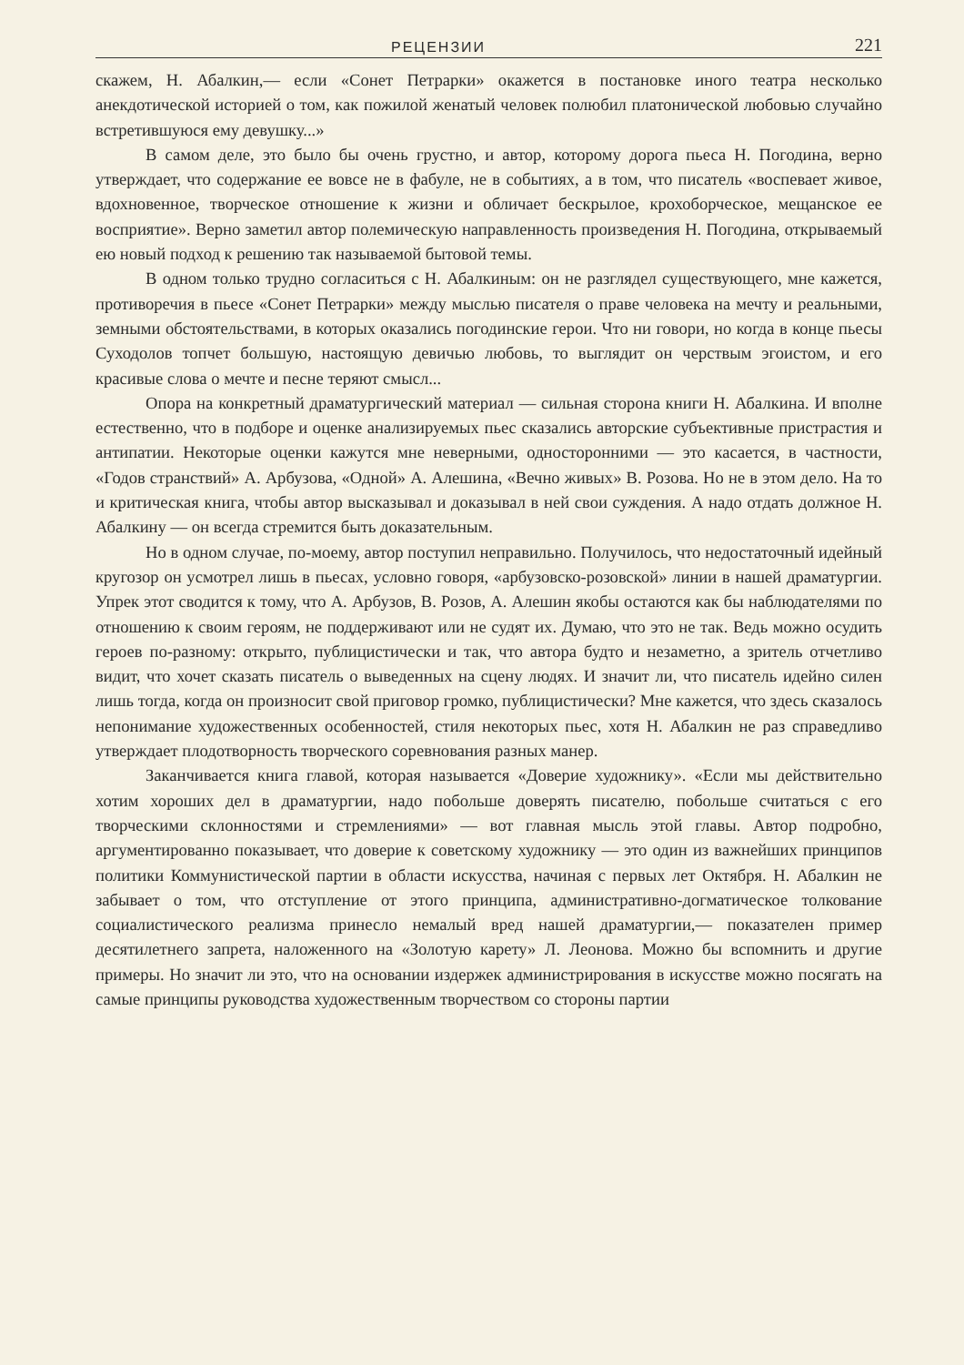РЕЦЕНЗИИ 221
скажем, Н. Абалкин,— если «Сонет Петрарки» окажется в постановке иного театра несколько анекдотической историей о том, как пожилой женатый человек полюбил платонической любовью случайно встретившуюся ему девушку...»
В самом деле, это было бы очень грустно, и автор, которому дорога пьеса Н. Погодина, верно утверждает, что содержание ее вовсе не в фабуле, не в событиях, а в том, что писатель «воспевает живое, вдохновенное, творческое отношение к жизни и обличает бескрылое, крохоборческое, мещанское ее восприятие». Верно заметил автор полемическую направленность произведения Н. Погодина, открываемый ею новый подход к решению так называемой бытовой темы.
В одном только трудно согласиться с Н. Абалкиным: он не разглядел существующего, мне кажется, противоречия в пьесе «Сонет Петрарки» между мыслью писателя о праве человека на мечту и реальными, земными обстоятельствами, в которых оказались погодинские герои. Что ни говори, но когда в конце пьесы Суходолов топчет большую, настоящую девичью любовь, то выглядит он черствым эгоистом, и его красивые слова о мечте и песне теряют смысл...
Опора на конкретный драматургический материал — сильная сторона книги Н. Абалкина. И вполне естественно, что в подборе и оценке анализируемых пьес сказались авторские субъективные пристрастия и антипатии. Некоторые оценки кажутся мне неверными, односторонними — это касается, в частности, «Годов странствий» А. Арбузова, «Одной» А. Алешина, «Вечно живых» В. Розова. Но не в этом дело. На то и критическая книга, чтобы автор высказывал и доказывал в ней свои суждения. А надо отдать должное Н. Абалкину — он всегда стремится быть доказательным.
Но в одном случае, по-моему, автор поступил неправильно. Получилось, что недостаточный идейный кругозор он усмотрел лишь в пьесах, условно говоря, «арбузовско-розовской» линии в нашей драматургии. Упрек этот сводится к тому, что А. Арбузов, В. Розов, А. Алешин якобы остаются как бы наблюдателями по отношению к своим героям, не поддерживают или не судят их. Думаю, что это не так. Ведь можно осудить героев по-разному: открыто, публицистически и так, что автора будто и незаметно, а зритель отчетливо видит, что хочет сказать писатель о выведенных на сцену людях. И значит ли, что писатель идейно силен лишь тогда, когда он произносит свой приговор громко, публицистически? Мне кажется, что здесь сказалось непонимание художественных особенностей, стиля некоторых пьес, хотя Н. Абалкин не раз справедливо утверждает плодотворность творческого соревнования разных манер.
Заканчивается книга главой, которая называется «Доверие художнику». «Если мы действительно хотим хороших дел в драматургии, надо побольше доверять писателю, побольше считаться с его творческими склонностями и стремлениями» — вот главная мысль этой главы. Автор подробно, аргументированно показывает, что доверие к советскому художнику — это один из важнейших принципов политики Коммунистической партии в области искусства, начиная с первых лет Октября. Н. Абалкин не забывает о том, что отступление от этого принципа, административно-догматическое толкование социалистического реализма принесло немалый вред нашей драматургии,— показателен пример десятилетнего запрета, наложенного на «Золотую карету» Л. Леонова. Можно бы вспомнить и другие примеры. Но значит ли это, что на основании издержек администрирования в искусстве можно посягать на самые принципы руководства художественным творчеством со стороны партии